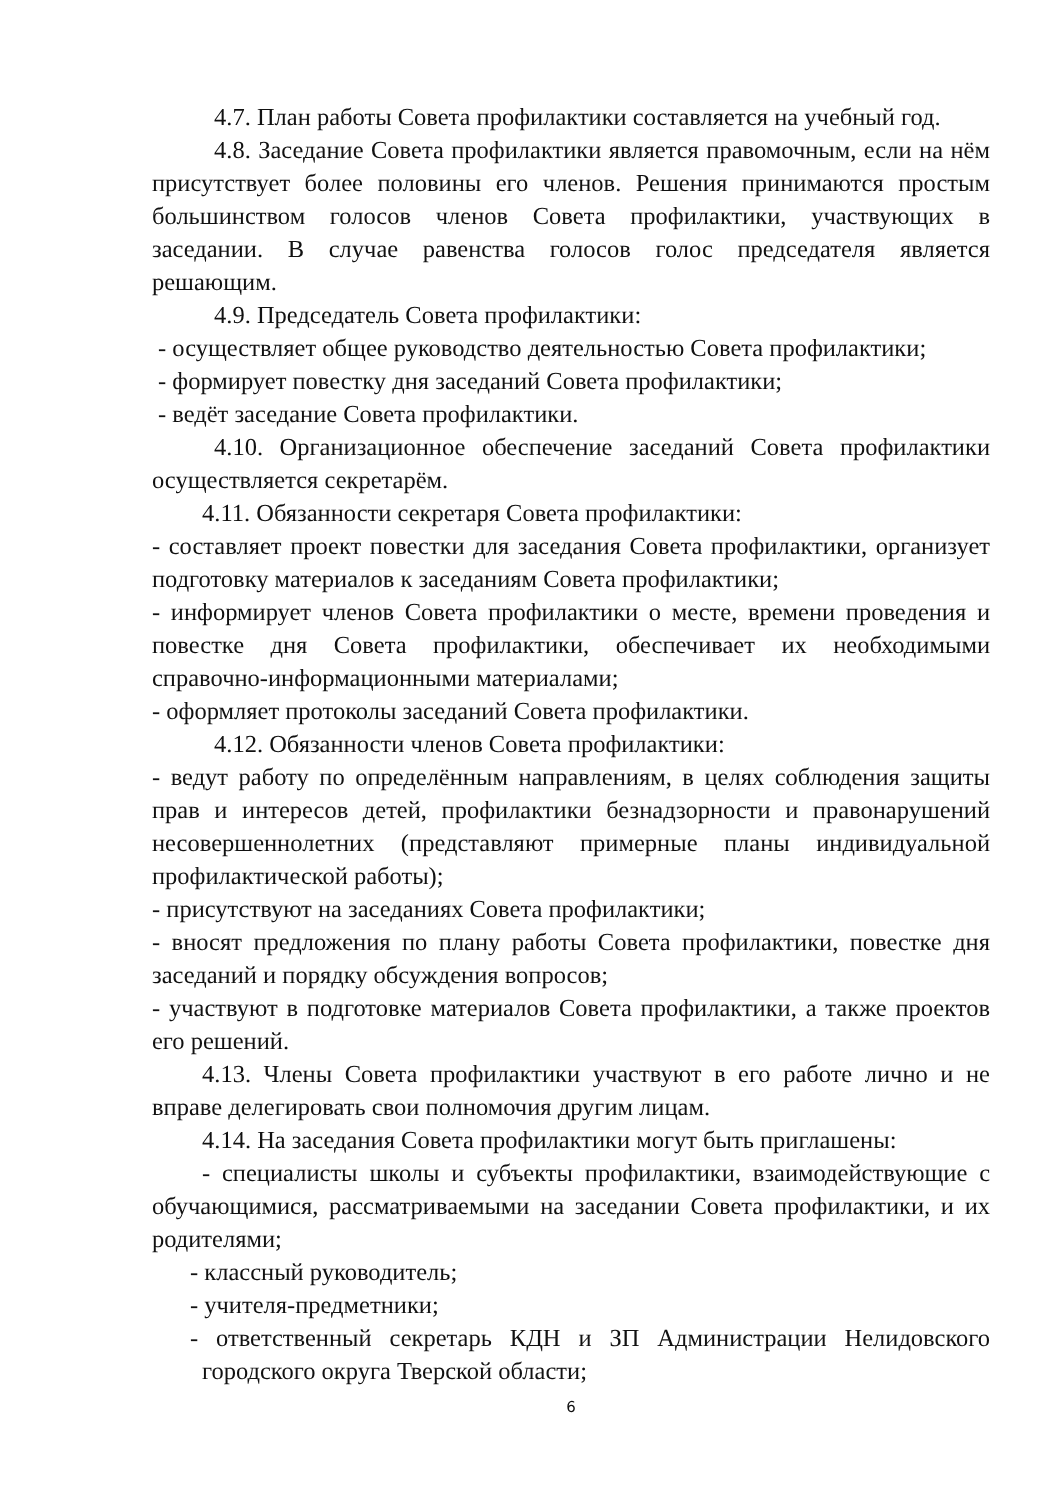4.7. План работы Совета профилактики составляется на учебный год.
4.8. Заседание Совета профилактики является правомочным, если на нём присутствует более половины его членов. Решения принимаются простым большинством голосов членов Совета профилактики, участвующих в заседании. В случае равенства голосов голос председателя является решающим.
4.9. Председатель Совета профилактики:
- осуществляет общее руководство деятельностью Совета профилактики;
- формирует повестку дня заседаний Совета профилактики;
- ведёт заседание Совета профилактики.
4.10. Организационное обеспечение заседаний Совета профилактики осуществляется секретарём.
4.11. Обязанности секретаря Совета профилактики:
- составляет проект повестки для заседания Совета профилактики, организует подготовку материалов к заседаниям Совета профилактики;
- информирует членов Совета профилактики о месте, времени проведения и повестке дня Совета профилактики, обеспечивает их необходимыми справочно-информационными материалами;
- оформляет протоколы заседаний Совета профилактики.
4.12. Обязанности членов Совета профилактики:
- ведут работу по определённым направлениям, в целях соблюдения защиты прав и интересов детей, профилактики безнадзорности и правонарушений несовершеннолетних (представляют примерные планы индивидуальной профилактической работы);
- присутствуют на заседаниях Совета профилактики;
- вносят предложения по плану работы Совета профилактики, повестке дня заседаний и порядку обсуждения вопросов;
- участвуют в подготовке материалов Совета профилактики, а также проектов его решений.
4.13. Члены Совета профилактики участвуют в его работе лично и не вправе делегировать свои полномочия другим лицам.
4.14. На заседания Совета профилактики могут быть приглашены:
- специалисты школы и субъекты профилактики, взаимодействующие с обучающимися, рассматриваемыми на заседании Совета профилактики, и их родителями;
- классный руководитель;
- учителя-предметники;
- ответственный секретарь КДН и ЗП Администрации Нелидовского городского округа Тверской области;
6